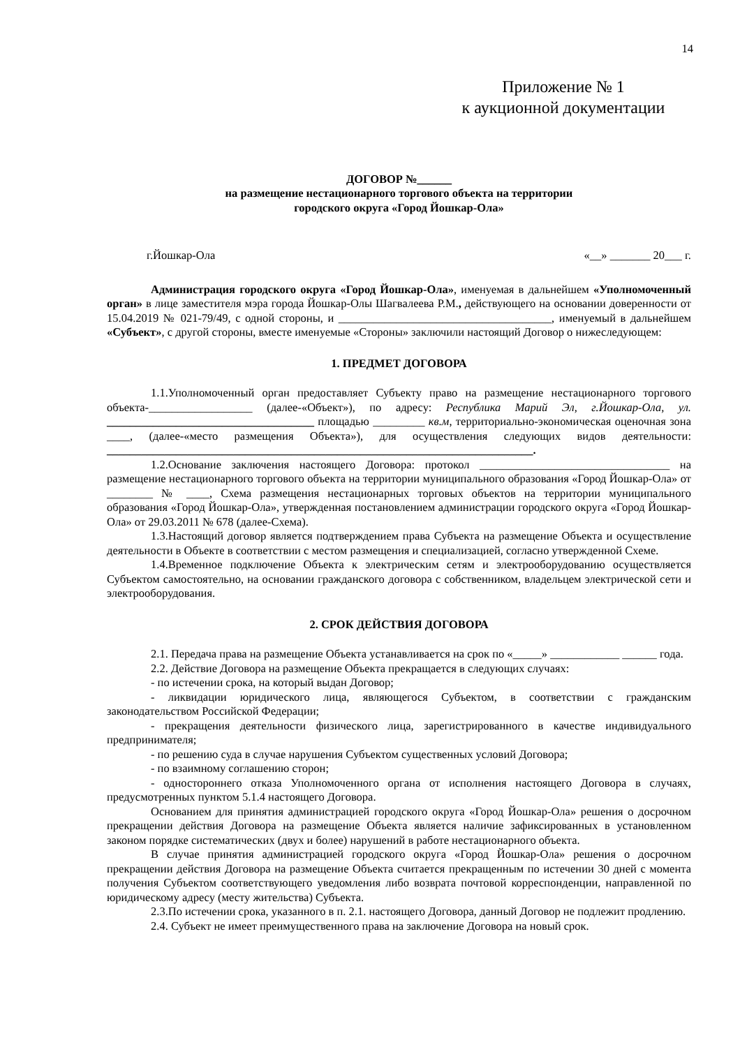14
Приложение № 1
к аукционной документации
ДОГОВОР №______
на размещение нестационарного торгового объекта на территории
городского округа «Город Йошкар-Ола»
г.Йошкар-Ола «__» _______ 20___ г.
Администрация городского округа «Город Йошкар-Ола», именуемая в дальнейшем «Уполномоченный орган» в лице заместителя мэра города Йошкар-Олы Шагвалеева Р.М., действующего на основании доверенности от 15.04.2019 № 021-79/49, с одной стороны, и _____________________________________, именуемый в дальнейшем «Субъект», с другой стороны, вместе именуемые «Стороны» заключили настоящий Договор о нижеследующем:
1. ПРЕДМЕТ ДОГОВОРА
1.1.Уполномоченный орган предоставляет Субъекту право на размещение нестационарного торгового объекта-__________________ (далее-«Объект»), по адресу: Республика Марий Эл, г.Йошкар-Ола, ул. ____________________________________ площадью _________ кв.м, территориально-экономическая оценочная зона ____, (далее-«место размещения Объекта»), для осуществления следующих видов деятельности: __________________________________________________________________________.
1.2.Основание заключения настоящего Договора: протокол _________________________________ на размещение нестационарного торгового объекта на территории муниципального образования «Город Йошкар-Ола» от ________ № ____, Схема размещения нестационарных торговых объектов на территории муниципального образования «Город Йошкар-Ола», утвержденная постановлением администрации городского округа «Город Йошкар-Ола» от 29.03.2011 № 678 (далее-Схема).
1.3.Настоящий договор является подтверждением права Субъекта на размещение Объекта и осуществление деятельности в Объекте в соответствии с местом размещения и специализацией, согласно утвержденной Схеме.
1.4.Временное подключение Объекта к электрическим сетям и электрооборудованию осуществляется Субъектом самостоятельно, на основании гражданского договора с собственником, владельцем электрической сети и электрооборудования.
2. СРОК ДЕЙСТВИЯ ДОГОВОРА
2.1. Передача права на размещение Объекта устанавливается на срок по «_____» ____________ ______ года.
2.2. Действие Договора на размещение Объекта прекращается в следующих случаях:
- по истечении срока, на который выдан Договор;
- ликвидации юридического лица, являющегося Субъектом, в соответствии с гражданским законодательством Российской Федерации;
- прекращения деятельности физического лица, зарегистрированного в качестве индивидуального предпринимателя;
- по решению суда в случае нарушения Субъектом существенных условий Договора;
- по взаимному соглашению сторон;
- одностороннего отказа Уполномоченного органа от исполнения настоящего Договора в случаях, предусмотренных пунктом 5.1.4 настоящего Договора.
Основанием для принятия администрацией городского округа «Город Йошкар-Ола» решения о досрочном прекращении действия Договора на размещение Объекта является наличие зафиксированных в установленном законом порядке систематических (двух и более) нарушений в работе нестационарного объекта.
В случае принятия администрацией городского округа «Город Йошкар-Ола» решения о досрочном прекращении действия Договора на размещение Объекта считается прекращенным по истечении 30 дней с момента получения Субъектом соответствующего уведомления либо возврата почтовой корреспонденции, направленной по юридическому адресу (месту жительства) Субъекта.
2.3.По истечении срока, указанного в п. 2.1. настоящего Договора, данный Договор не подлежит продлению.
2.4. Субъект не имеет преимущественного права на заключение Договора на новый срок.